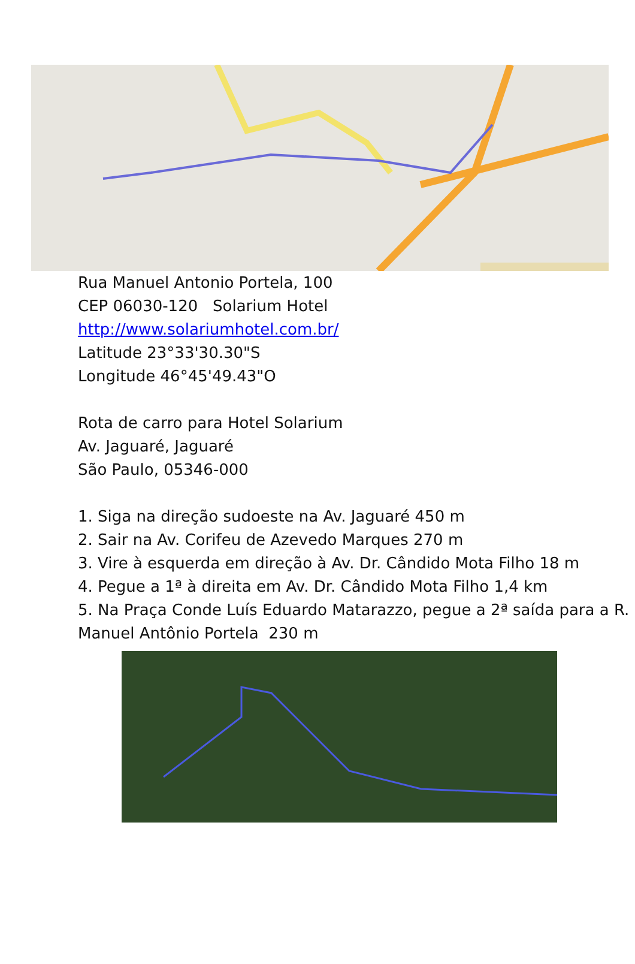Rua Manuel Antonio Portela, 100
CEP 06030-120 Solarium Hotel
http://www.solariumhotel.com.br/
Latitude 23°33'30.30"S
Longitude 46°45'49.43"O
Rota de carro para Hotel Solarium
Av. Jaguaré, Jaguaré
São Paulo, 05346-000
1. Siga na direção sudoeste na Av. Jaguaré 450 m
2. Sair na Av. Corifeu de Azevedo Marques 270 m
3. Vire à esquerda em direção à Av. Dr. Cândido Mota Filho 18 m
4. Pegue a 1ª à direita em Av. Dr. Cândido Mota Filho 1,4 km
5. Na Praça Conde Luís Eduardo Matarazzo, pegue a 2ª saída para a R. Manuel Antônio Portela 230 m